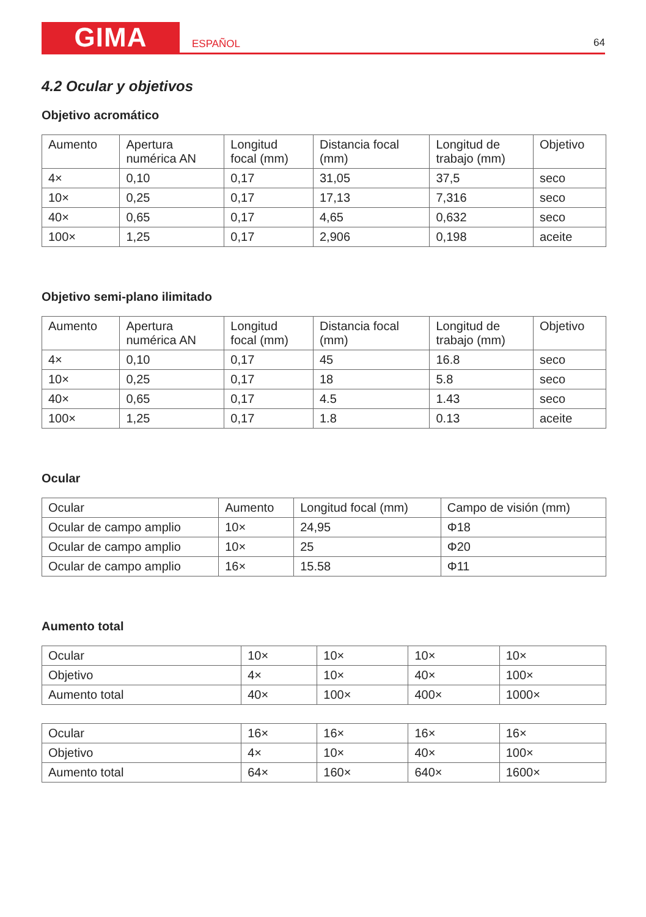GIMA
ESPAÑOL
64
4.2 Ocular y objetivos
Objetivo acromático
| Aumento | Apertura numérica AN | Longitud focal (mm) | Distancia focal (mm) | Longitud de trabajo (mm) | Objetivo |
| --- | --- | --- | --- | --- | --- |
| 4× | 0,10 | 0,17 | 31,05 | 37,5 | seco |
| 10× | 0,25 | 0,17 | 17,13 | 7,316 | seco |
| 40× | 0,65 | 0,17 | 4,65 | 0,632 | seco |
| 100× | 1,25 | 0,17 | 2,906 | 0,198 | aceite |
Objetivo semi-plano ilimitado
| Aumento | Apertura numérica AN | Longitud focal (mm) | Distancia focal (mm) | Longitud de trabajo (mm) | Objetivo |
| --- | --- | --- | --- | --- | --- |
| 4× | 0,10 | 0,17 | 45 | 16.8 | seco |
| 10× | 0,25 | 0,17 | 18 | 5.8 | seco |
| 40× | 0,65 | 0,17 | 4.5 | 1.43 | seco |
| 100× | 1,25 | 0,17 | 1.8 | 0.13 | aceite |
Ocular
| Ocular | Aumento | Longitud focal (mm) | Campo de visión (mm) |
| --- | --- | --- | --- |
| Ocular de campo amplio | 10× | 24,95 | Φ18 |
| Ocular de campo amplio | 10× | 25 | Φ20 |
| Ocular de campo amplio | 16× | 15.58 | Φ11 |
Aumento total
| Ocular | 10× | 10× | 10× | 10× |
| Objetivo | 4× | 10× | 40× | 100× |
| Aumento total | 40× | 100× | 400× | 1000× |
| Ocular | 16× | 16× | 16× | 16× |
| Objetivo | 4× | 10× | 40× | 100× |
| Aumento total | 64× | 160× | 640× | 1600× |